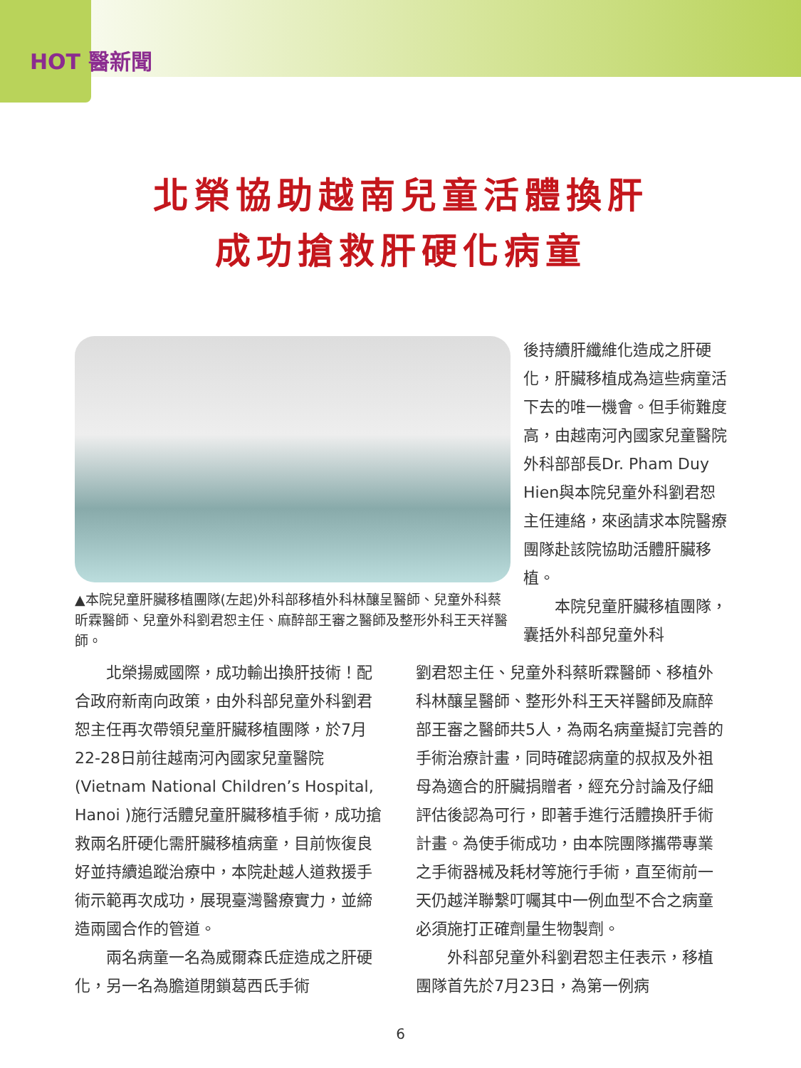HOT 醫新聞
北榮協助越南兒童活體換肝
成功搶救肝硬化病童
▲本院兒童肝臟移植團隊(左起)外科部移植外科林釀呈醫師、兒童外科蔡昕霖醫師、兒童外科劉君恕主任、麻醉部王審之醫師及整形外科王天祥醫師。
後持續肝纖維化造成之肝硬化，肝臟移植成為這些病童活下去的唯一機會。但手術難度高，由越南河內國家兒童醫院外科部部長Dr. Pham Duy Hien與本院兒童外科劉君恕主任連絡，來函請求本院醫療團隊赴該院協助活體肝臟移植。
  本院兒童肝臟移植團隊，囊括外科部兒童外科
  北榮揚威國際，成功輸出換肝技術！配合政府新南向政策，由外科部兒童外科劉君恕主任再次帶領兒童肝臟移植團隊，於7月22-28日前往越南河內國家兒童醫院(Vietnam National Children’s Hospital, Hanoi )施行活體兒童肝臟移植手術，成功搶救兩名肝硬化需肝臟移植病童，目前恢復良好並持續追蹤治療中，本院赴越人道救援手術示範再次成功，展現臺灣醫療實力，並締造兩國合作的管道。
  兩名病童一名為威爾森氏症造成之肝硬化，另一名為膽道閉鎖葛西氏手術
劉君恕主任、兒童外科蔡昕霖醫師、移植外科林釀呈醫師、整形外科王天祥醫師及麻醉部王審之醫師共5人，為兩名病童擬訂完善的手術治療計畫，同時確認病童的叔叔及外祖母為適合的肝臟捐贈者，經充分討論及仔細評估後認為可行，即著手進行活體換肝手術計畫。為使手術成功，由本院團隊攜帶專業之手術器械及耗材等施行手術，直至術前一天仍越洋聯繫叮囑其中一例血型不合之病童必須施打正確劑量生物製劑。
  外科部兒童外科劉君恕主任表示，移植團隊首先於7月23日，為第一例病
6